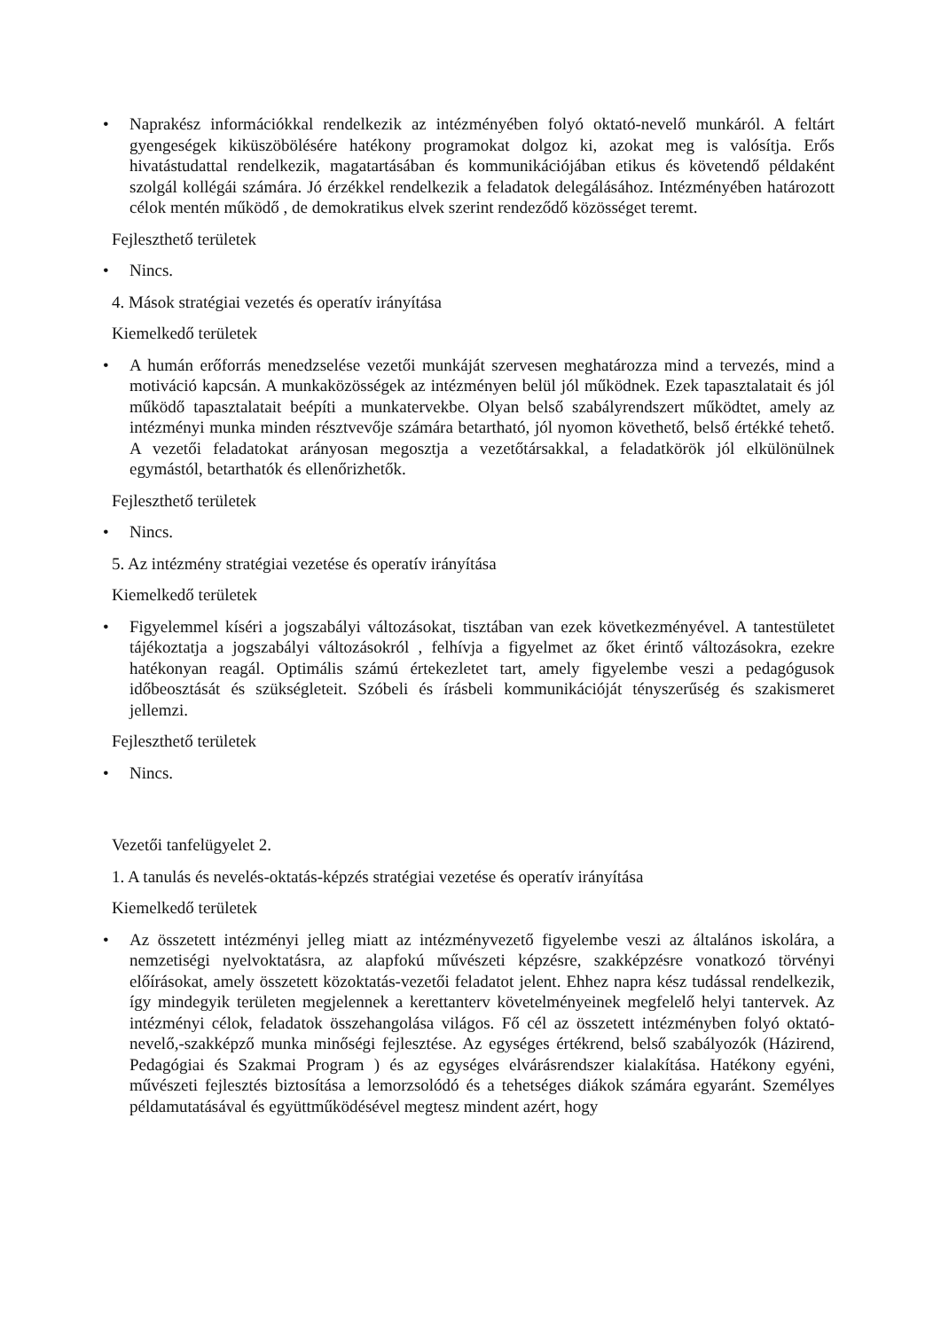• Naprakész információkkal rendelkezik az intézményében folyó oktató-nevelő munkáról. A feltárt gyengeségek kiküszöbölésére hatékony programokat dolgoz ki, azokat meg is valósítja. Erős hivatástudattal rendelkezik, magatartásában és kommunikációjában etikus és követendő példaként szolgál kollégái számára. Jó érzékkel rendelkezik a feladatok delegálásához. Intézményében határozott célok mentén működő , de demokratikus elvek szerint rendeződő közösséget teremt.
Fejleszthető területek
• Nincs.
4. Mások stratégiai vezetés és operatív irányítása
Kiemelkedő területek
• A humán erőforrás menedzselése vezetői munkáját szervesen meghatározza mind a tervezés, mind a motiváció kapcsán. A munkaközösségek az intézményen belül jól működnek. Ezek tapasztalatait és jól működő tapasztalatait beépíti a munkatervekbe. Olyan belső szabályrendszert működtet, amely az intézményi munka minden résztvevője számára betartható, jól nyomon követhető, belső értékké tehető. A vezetői feladatokat arányosan megosztja a vezetőtársakkal, a feladatkörök jól elkülönülnek egymástól, betarthatók és ellenőrizhetők.
Fejleszthető területek
• Nincs.
5. Az intézmény stratégiai vezetése és operatív irányítása
Kiemelkedő területek
• Figyelemmel kíséri a jogszabályi változásokat, tisztában van ezek következményével. A tantestületet tájékoztatja a jogszabályi változásokról , felhívja a figyelmet az őket érintő változásokra, ezekre hatékonyan reagál. Optimális számú értekezletet tart, amely figyelembe veszi a pedagógusok időbeosztását és szükségleteit. Szóbeli és írásbeli kommunikációját tényszerűség és szakismeret jellemzi.
Fejleszthető területek
• Nincs.
Vezetői tanfelügyelet 2.
1. A tanulás és nevelés-oktatás-képzés stratégiai vezetése és operatív irányítása
Kiemelkedő területek
• Az összetett intézményi jelleg miatt az intézményvezető figyelembe veszi az általános iskolára, a nemzetiségi nyelvoktatásra, az alapfokú művészeti képzésre, szakképzésre vonatkozó törvényi előírásokat, amely összetett közoktatás-vezetői feladatot jelent. Ehhez napra kész tudással rendelkezik, így mindegyik területen megjelennek a kerettanterv követelményeinek megfelelő helyi tantervek. Az intézményi célok, feladatok összehangolása világos. Fő cél az összetett intézményben folyó oktató- nevelő,-szakképző munka minőségi fejlesztése. Az egységes értékrend, belső szabályozók (Házirend, Pedagógiai és Szakmai Program ) és az egységes elvárásrendszer kialakítása. Hatékony egyéni, művészeti fejlesztés biztosítása a lemorzsolódó és a tehetséges diákok számára egyaránt. Személyes példamutatásával és együttműködésével megtesz mindent azért, hogy